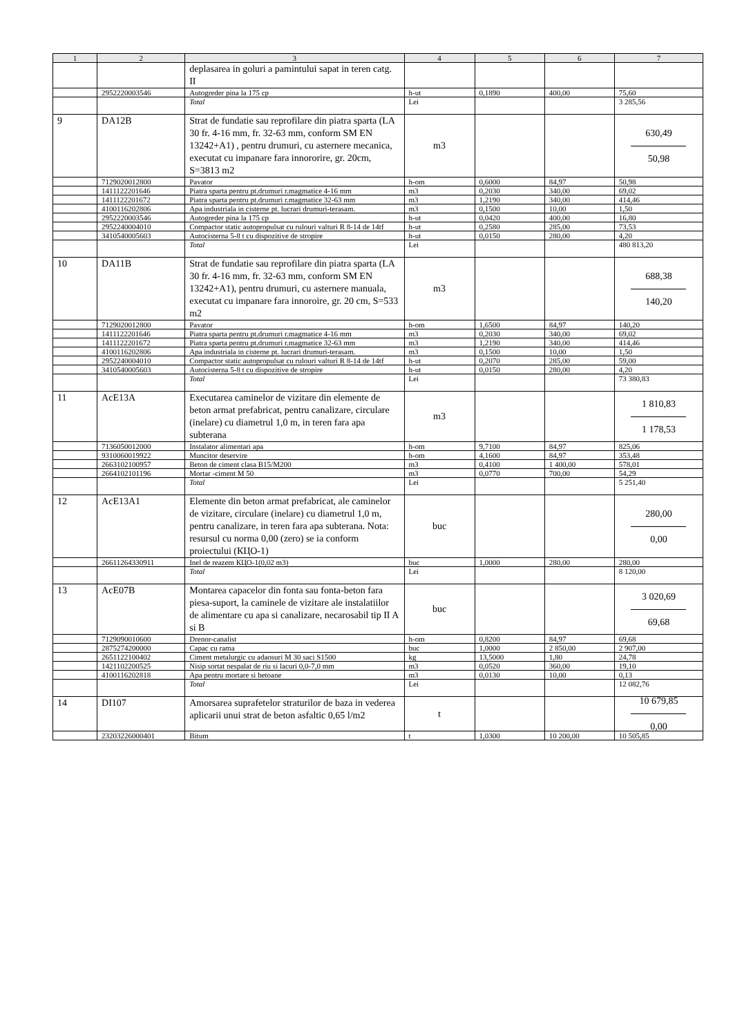| 1 | 2 | 3 | 4 | 5 | 6 | 7 |
| --- | --- | --- | --- | --- | --- | --- |
| | | deplasarea in goluri a pamintului sapat in teren catg. II | | | | |
| | 2952220003546 | Autogreder pina la 175 cp | h-ut | 0,1890 | 400,00 | 75,60 |
| | | Total | Lei | | | 3 285,56 |
| 9 | DA12B | Strat de fundatie sau reprofilare din piatra sparta (LA 30 fr. 4-16 mm, fr. 32-63 mm, conform SM EN 13242+A1) , pentru drumuri, cu asternere mecanica, executat cu impanare fara innororire, gr. 20cm, S=3813 m2 | m3 | | | 630,49 50,98 |
| | 7129020012800 | Pavator | h-om | 0,6000 | 84,97 | 50,98 |
| | 1411122201646 | Piatra sparta pentru pt.drumuri r.magmatice 4-16 mm | m3 | 0,2030 | 340,00 | 69,02 |
| | 1411122201672 | Piatra sparta pentru pt.drumuri r.magmatice 32-63 mm | m3 | 1,2190 | 340,00 | 414,46 |
| | 4100116202806 | Apa industriala in cisterne pt. lucrari drumuri-terasam. | m3 | 0,1500 | 10,00 | 1,50 |
| | 2952220003546 | Autogreder pina la 175 cp | h-ut | 0,0420 | 400,00 | 16,80 |
| | 2952240004010 | Compactor static autopropulsat cu rulouri valturi R 8-14 de 14tf | h-ut | 0,2580 | 285,00 | 73,53 |
| | 3410540005603 | Autocisterna 5-8 t cu dispozitive de stropire | h-ut | 0,0150 | 280,00 | 4,20 |
| | | Total | Lei | | | 480 813,20 |
| 10 | DA11B | Strat de fundatie sau reprofilare din piatra sparta (LA 30 fr. 4-16 mm, fr. 32-63 mm, conform SM EN 13242+A1), pentru drumuri, cu asternere manuala, executat cu impanare fara innoroire, gr. 20 cm, S=533 m2 | m3 | | | 688,38 140,20 |
| | 7129020012800 | Pavator | h-om | 1,6500 | 84,97 | 140,20 |
| | 1411122201646 | Piatra sparta pentru pt.drumuri r.magmatice 4-16 mm | m3 | 0,2030 | 340,00 | 69,02 |
| | 1411122201672 | Piatra sparta pentru pt.drumuri r.magmatice 32-63 mm | m3 | 1,2190 | 340,00 | 414,46 |
| | 4100116202806 | Apa industriala in cisterne pt. lucrari drumuri-terasam. | m3 | 0,1500 | 10,00 | 1,50 |
| | 2952240004010 | Compactor static autopropulsat cu rulouri valturi R 8-14 de 14tf | h-ut | 0,2070 | 285,00 | 59,00 |
| | 3410540005603 | Autocisterna 5-8 t cu dispozitive de stropire | h-ut | 0,0150 | 280,00 | 4,20 |
| | | Total | Lei | | | 73 380,83 |
| 11 | AcE13A | Executarea caminelor de vizitare din elemente de beton armat prefabricat, pentru canalizare, circulare (inelare) cu diametrul 1,0 m, in teren fara apa subterana | m3 | | | 1 810,83 1 178,53 |
| | 7136050012000 | Instalator alimentari apa | h-om | 9,7100 | 84,97 | 825,06 |
| | 9310060019922 | Muncitor deservire | h-om | 4,1600 | 84,97 | 353,48 |
| | 2663102100957 | Beton de ciment clasa B15/M200 | m3 | 0,4100 | 1 400,00 | 578,01 |
| | 2664102101196 | Mortar -ciment M 50 | m3 | 0,0770 | 700,00 | 54,29 |
| | | Total | Lei | | | 5 251,40 |
| 12 | AcE13A1 | Elemente din beton armat prefabricat, ale caminelor de vizitare, circulare (inelare) cu diametrul 1,0 m, pentru canalizare, in teren fara apa subterana. Nota: resursul cu norma 0,00 (zero) se ia conform proiectului (КЦО-1) | buc | | | 280,00 0,00 |
| | 26611264330911 | Inel de reazem КЦО-1(0,02 m3) | buc | 1,0000 | 280,00 | 280,00 |
| | | Total | Lei | | | 8 120,00 |
| 13 | AcE07B | Montarea capacelor din fonta sau fonta-beton fara piesa-suport, la caminele de vizitare ale instalatiilor de alimentare cu apa si canalizare, necarosabil tip II A si B | buc | | | 3 020,69 69,68 |
| | 7129090010600 | Drenor-canalist | h-om | 0,8200 | 84,97 | 69,68 |
| | 2875274200000 | Capac cu rama | buc | 1,0000 | 2 850,00 | 2 907,00 |
| | 2651122100402 | Ciment metalurgic cu adaosuri M 30 saci S1500 | kg | 13,5000 | 1,80 | 24,78 |
| | 1421102200525 | Nisip sortat nespalat de riu si lacuri 0,0-7,0 mm | m3 | 0,0520 | 360,00 | 19,10 |
| | 4100116202818 | Apa pentru mortare si betoane | m3 | 0,0130 | 10,00 | 0,13 |
| | | Total | Lei | | | 12 082,76 |
| 14 | DI107 | Amorsarea suprafetelor straturilor de baza in vederea aplicarii unui strat de beton asfaltic 0,65 l/m2 | t | | | 10 679,85 0,00 |
| | 23203226000401 | Bitum | t | 1,0300 | 10 200,00 | 10 505,85 |